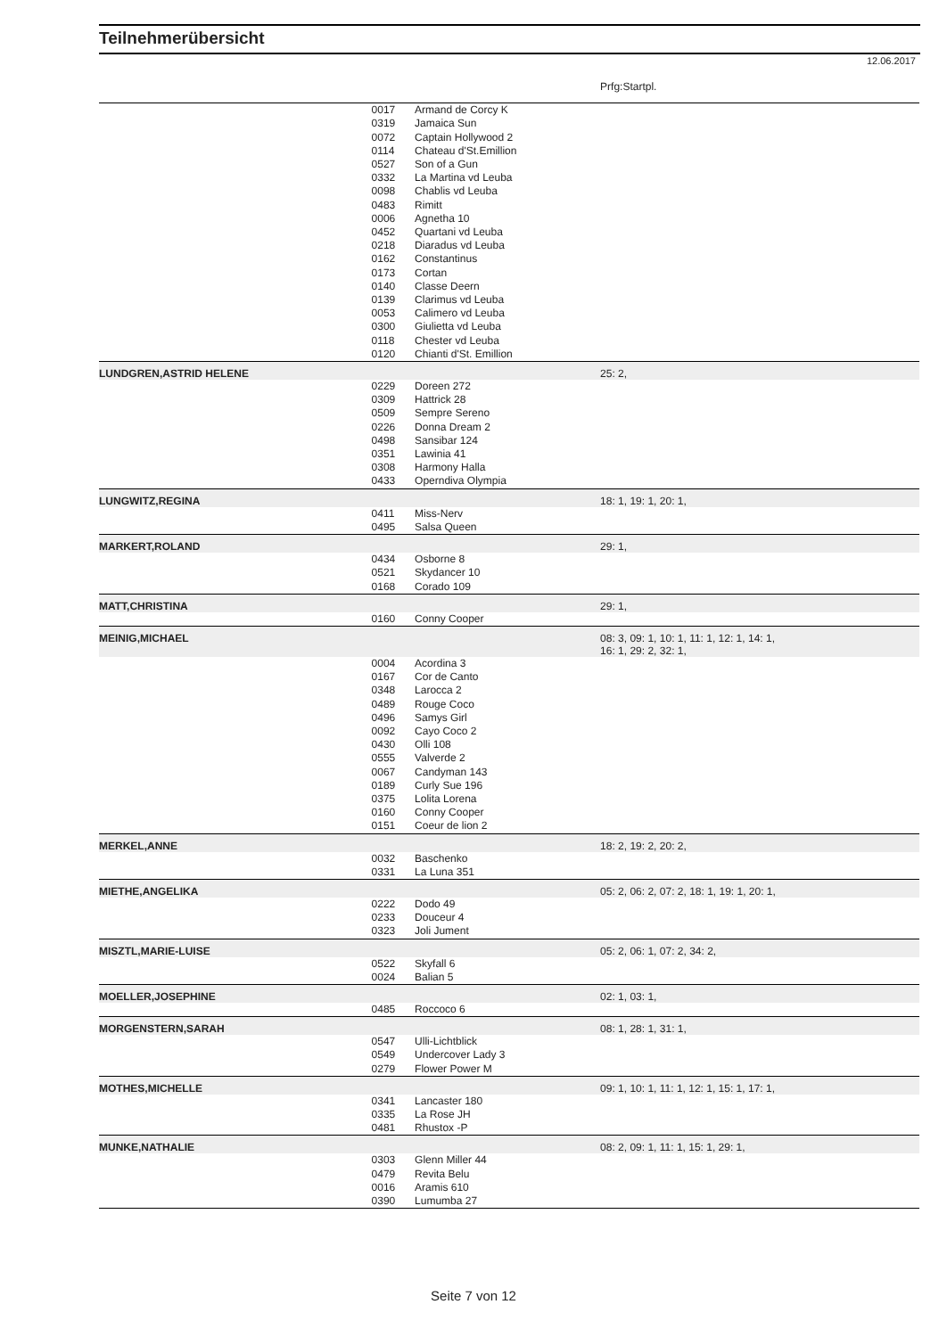Teilnehmerübersicht
12.06.2017
| | | | Prfg:Startpl. |
| | 0017 | Armand de Corcy K | |
| | 0319 | Jamaica Sun | |
| | 0072 | Captain Hollywood 2 | |
| | 0114 | Chateau d'St.Emillion | |
| | 0527 | Son of a Gun | |
| | 0332 | La Martina vd Leuba | |
| | 0098 | Chablis vd Leuba | |
| | 0483 | Rimitt | |
| | 0006 | Agnetha 10 | |
| | 0452 | Quartani vd Leuba | |
| | 0218 | Diaradus vd Leuba | |
| | 0162 | Constantinus | |
| | 0173 | Cortan | |
| | 0140 | Classe Deern | |
| | 0139 | Clarimus vd Leuba | |
| | 0053 | Calimero vd Leuba | |
| | 0300 | Giulietta vd Leuba | |
| | 0118 | Chester vd Leuba | |
| | 0120 | Chianti d'St. Emillion | |
| LUNDGREN,ASTRID HELENE | | | 25: 2, |
| | 0229 | Doreen 272 | |
| | 0309 | Hattrick 28 | |
| | 0509 | Sempre Sereno | |
| | 0226 | Donna Dream 2 | |
| | 0498 | Sansibar 124 | |
| | 0351 | Lawinia 41 | |
| | 0308 | Harmony Halla | |
| | 0433 | Operndiva Olympia | |
| LUNGWITZ,REGINA | | | 18: 1, 19: 1, 20: 1, |
| | 0411 | Miss-Nerv | |
| | 0495 | Salsa Queen | |
| MARKERT,ROLAND | | | 29: 1, |
| | 0434 | Osborne 8 | |
| | 0521 | Skydancer 10 | |
| | 0168 | Corado 109 | |
| MATT,CHRISTINA | | | 29: 1, |
| | 0160 | Conny Cooper | |
| MEINIG,MICHAEL | | | 08: 3, 09: 1, 10: 1, 11: 1, 12: 1, 14: 1, 16: 1, 29: 2, 32: 1, |
| | 0004 | Acordina 3 | |
| | 0167 | Cor de Canto | |
| | 0348 | Larocca 2 | |
| | 0489 | Rouge Coco | |
| | 0496 | Samys Girl | |
| | 0092 | Cayo Coco 2 | |
| | 0430 | Olli 108 | |
| | 0555 | Valverde 2 | |
| | 0067 | Candyman 143 | |
| | 0189 | Curly Sue 196 | |
| | 0375 | Lolita Lorena | |
| | 0160 | Conny Cooper | |
| | 0151 | Coeur de lion 2 | |
| MERKEL,ANNE | | | 18: 2, 19: 2, 20: 2, |
| | 0032 | Baschenko | |
| | 0331 | La Luna 351 | |
| MIETHE,ANGELIKA | | | 05: 2, 06: 2, 07: 2, 18: 1, 19: 1, 20: 1, |
| | 0222 | Dodo 49 | |
| | 0233 | Douceur 4 | |
| | 0323 | Joli Jument | |
| MISZTL,MARIE-LUISE | | | 05: 2, 06: 1, 07: 2, 34: 2, |
| | 0522 | Skyfall 6 | |
| | 0024 | Balian 5 | |
| MOELLER,JOSEPHINE | | | 02: 1, 03: 1, |
| | 0485 | Roccoco 6 | |
| MORGENSTERN,SARAH | | | 08: 1, 28: 1, 31: 1, |
| | 0547 | Ulli-Lichtblick | |
| | 0549 | Undercover Lady 3 | |
| | 0279 | Flower Power M | |
| MOTHES,MICHELLE | | | 09: 1, 10: 1, 11: 1, 12: 1, 15: 1, 17: 1, |
| | 0341 | Lancaster 180 | |
| | 0335 | La Rose JH | |
| | 0481 | Rhustox -P | |
| MUNKE,NATHALIE | | | 08: 2, 09: 1, 11: 1, 15: 1, 29: 1, |
| | 0303 | Glenn Miller 44 | |
| | 0479 | Revita Belu | |
| | 0016 | Aramis 610 | |
| | 0390 | Lumumba 27 | |
Seite 7 von 12